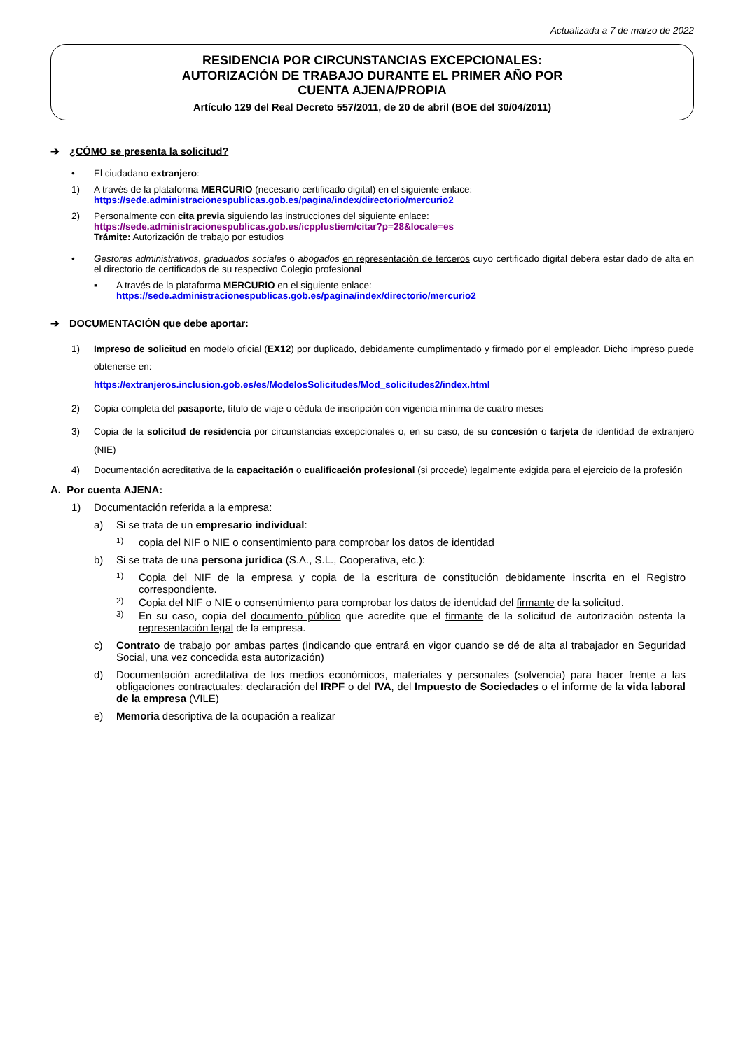Actualizada a 7 de marzo de 2022
RESIDENCIA POR CIRCUNSTANCIAS EXCEPCIONALES:
AUTORIZACIÓN DE TRABAJO DURANTE EL PRIMER AÑO POR
CUENTA AJENA/PROPIA
Artículo 129 del Real Decreto 557/2011, de 20 de abril (BOE del 30/04/2011)
➔ ¿CÓMO se presenta la solicitud?
• El ciudadano extranjero:
1) A través de la plataforma MERCURIO (necesario certificado digital) en el siguiente enlace:
https://sede.administracionespublicas.gob.es/pagina/index/directorio/mercurio2
2) Personalmente con cita previa siguiendo las instrucciones del siguiente enlace:
https://sede.administracionespublicas.gob.es/icpplustiem/citar?p=28&locale=es
Trámite: Autorización de trabajo por estudios
• Gestores administrativos, graduados sociales o abogados en representación de terceros cuyo certificado digital deberá estar dado de alta en el directorio de certificados de su respectivo Colegio profesional
▪ A través de la plataforma MERCURIO en el siguiente enlace:
https://sede.administracionespublicas.gob.es/pagina/index/directorio/mercurio2
➔ DOCUMENTACIÓN que debe aportar:
1) Impreso de solicitud en modelo oficial (EX12) por duplicado, debidamente cumplimentado y firmado por el empleador. Dicho impreso puede obtenerse en:
https://extranjeros.inclusion.gob.es/es/ModelosSolicitudes/Mod_solicitudes2/index.html
2) Copia completa del pasaporte, título de viaje o cédula de inscripción con vigencia mínima de cuatro meses
3) Copia de la solicitud de residencia por circunstancias excepcionales o, en su caso, de su concesión o tarjeta de identidad de extranjero (NIE)
4) Documentación acreditativa de la capacitación o cualificación profesional (si procede) legalmente exigida para el ejercicio de la profesión
A. Por cuenta AJENA:
1) Documentación referida a la empresa:
a) Si se trata de un empresario individual:
1) copia del NIF o NIE o consentimiento para comprobar los datos de identidad
b) Si se trata de una persona jurídica (S.A., S.L., Cooperativa, etc.):
1) Copia del NIF de la empresa y copia de la escritura de constitución debidamente inscrita en el Registro correspondiente.
2) Copia del NIF o NIE o consentimiento para comprobar los datos de identidad del firmante de la solicitud.
3) En su caso, copia del documento público que acredite que el firmante de la solicitud de autorización ostenta la representación legal de la empresa.
c) Contrato de trabajo por ambas partes (indicando que entrará en vigor cuando se dé de alta al trabajador en Seguridad Social, una vez concedida esta autorización)
d) Documentación acreditativa de los medios económicos, materiales y personales (solvencia) para hacer frente a las obligaciones contractuales: declaración del IRPF o del IVA, del Impuesto de Sociedades o el informe de la vida laboral de la empresa (VILE)
e) Memoria descriptiva de la ocupación a realizar